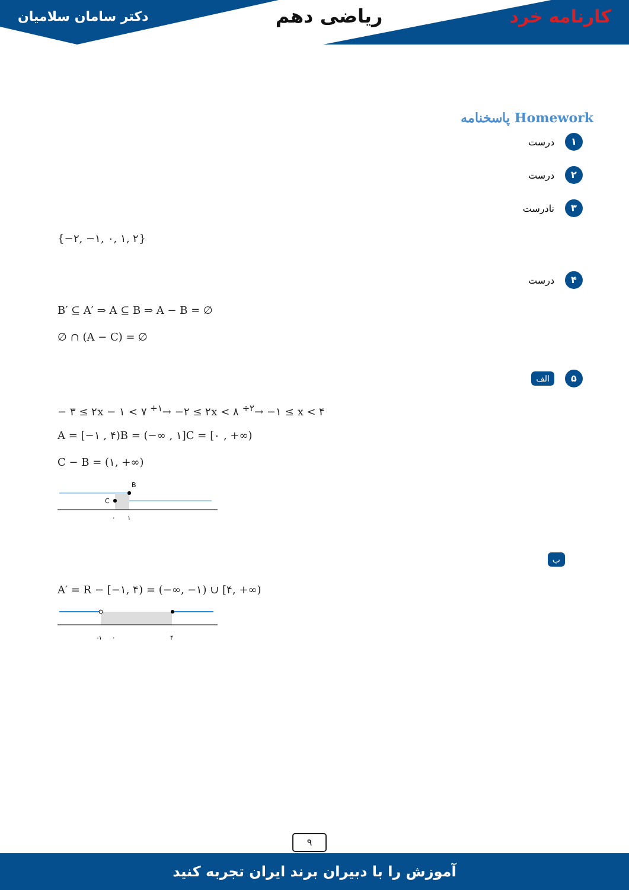کارنامه خرد ریاضی دهم دکتر سامان سلامیان
پاسخنامه Homework
۱ درست
۲ درست
۳ نادرست
{−۲, −۱, ۰, ۱, ۲}
۴ درست
B′ ⊆ A′ ⇒ A ⊆ B ⇒ A − B = ∅
∅ ∩ (A − C) = ∅
۵ الف
− ۳ ≤ ۲x − ۱ < ۷ <sup>+۱</sup>→ −۲ ≤ ۲x < ۸ <sup>÷۲</sup>→ −۱ ≤ x < ۴
A = [−۱ , ۴)B = (−∞ , ۱]C = [۰ , +∞)
C − B = (۱, +∞)
B
C
۰
۱
ب
A′ = R − [−۱, ۴) = (−∞, −۱) ∪ [۴, +∞)
-۱
۰
۴
۹
آموزش را با دبیران برند ایران تجربه کنید